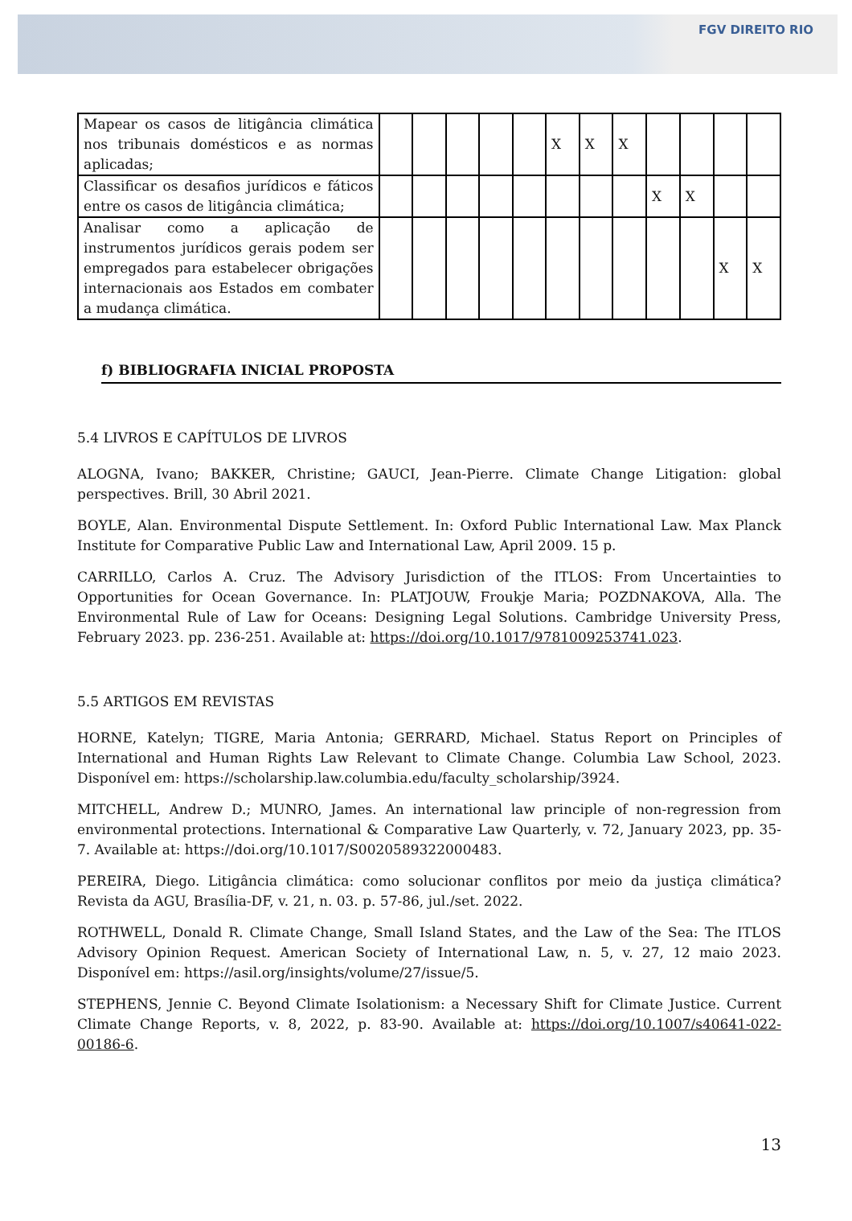FGV DIREITO RIO
| Mapear os casos de litigância climática nos tribunais domésticos e as normas aplicadas; | | | | | | X | X | X | | | | |
| Classificar os desafios jurídicos e fáticos entre os casos de litigância climática; | | | | | | | | | X | X | | |
| Analisar como a aplicação de instrumentos jurídicos gerais podem ser empregados para estabelecer obrigações internacionais aos Estados em combater a mudança climática. | | | | | | | | | | | X | X |
f) BIBLIOGRAFIA INICIAL PROPOSTA
5.4 LIVROS E CAPÍTULOS DE LIVROS
ALOGNA, Ivano; BAKKER, Christine; GAUCI, Jean-Pierre. Climate Change Litigation: global perspectives. Brill, 30 Abril 2021.
BOYLE, Alan. Environmental Dispute Settlement. In: Oxford Public International Law. Max Planck Institute for Comparative Public Law and International Law, April 2009. 15 p.
CARRILLO, Carlos A. Cruz. The Advisory Jurisdiction of the ITLOS: From Uncertainties to Opportunities for Ocean Governance. In: PLATJOUW, Froukje Maria; POZDNAKOVA, Alla. The Environmental Rule of Law for Oceans: Designing Legal Solutions. Cambridge University Press, February 2023. pp. 236-251. Available at: https://doi.org/10.1017/9781009253741.023.
5.5 ARTIGOS EM REVISTAS
HORNE, Katelyn; TIGRE, Maria Antonia; GERRARD, Michael. Status Report on Principles of International and Human Rights Law Relevant to Climate Change. Columbia Law School, 2023. Disponível em: https://scholarship.law.columbia.edu/faculty_scholarship/3924.
MITCHELL, Andrew D.; MUNRO, James. An international law principle of non-regression from environmental protections. International & Comparative Law Quarterly, v. 72, January 2023, pp. 35-7. Available at: https://doi.org/10.1017/S0020589322000483.
PEREIRA, Diego. Litigância climática: como solucionar conflitos por meio da justiça climática? Revista da AGU, Brasília-DF, v. 21, n. 03. p. 57-86, jul./set. 2022.
ROTHWELL, Donald R. Climate Change, Small Island States, and the Law of the Sea: The ITLOS Advisory Opinion Request. American Society of International Law, n. 5, v. 27, 12 maio 2023. Disponível em: https://asil.org/insights/volume/27/issue/5.
STEPHENS, Jennie C. Beyond Climate Isolationism: a Necessary Shift for Climate Justice. Current Climate Change Reports, v. 8, 2022, p. 83-90. Available at: https://doi.org/10.1007/s40641-022-00186-6.
13